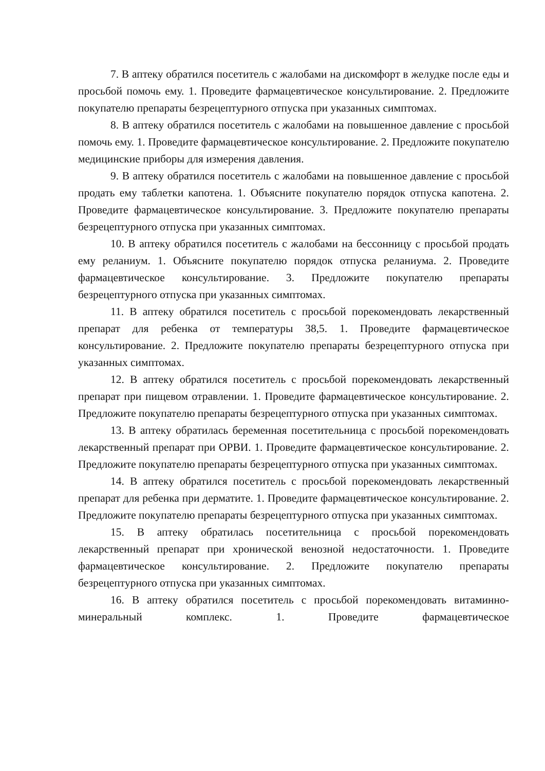7. В аптеку обратился посетитель с жалобами на дискомфорт в желудке после еды и просьбой помочь ему. 1. Проведите фармацевтическое консультирование. 2. Предложите покупателю препараты безрецептурного отпуска при указанных симптомах.
8. В аптеку обратился посетитель с жалобами на повышенное давление с просьбой помочь ему. 1. Проведите фармацевтическое консультирование. 2. Предложите покупателю медицинские приборы для измерения давления.
9. В аптеку обратился посетитель с жалобами на повышенное давление с просьбой продать ему таблетки капотена. 1. Объясните покупателю порядок отпуска капотена. 2. Проведите фармацевтическое консультирование. 3. Предложите покупателю препараты безрецептурного отпуска при указанных симптомах.
10. В аптеку обратился посетитель с жалобами на бессонницу с просьбой продать ему реланиум. 1. Объясните покупателю порядок отпуска реланиума. 2. Проведите фармацевтическое консультирование. 3. Предложите покупателю препараты безрецептурного отпуска при указанных симптомах.
11. В аптеку обратился посетитель с просьбой порекомендовать лекарственный препарат для ребенка от температуры 38,5. 1. Проведите фармацевтическое консультирование. 2. Предложите покупателю препараты безрецептурного отпуска при указанных симптомах.
12. В аптеку обратился посетитель с просьбой порекомендовать лекарственный препарат при пищевом отравлении. 1. Проведите фармацевтическое консультирование. 2. Предложите покупателю препараты безрецептурного отпуска при указанных симптомах.
13. В аптеку обратилась беременная посетительница с просьбой порекомендовать лекарственный препарат при ОРВИ. 1. Проведите фармацевтическое консультирование. 2. Предложите покупателю препараты безрецептурного отпуска при указанных симптомах.
14. В аптеку обратился посетитель с просьбой порекомендовать лекарственный препарат для ребенка при дерматите. 1. Проведите фармацевтическое консультирование. 2. Предложите покупателю препараты безрецептурного отпуска при указанных симптомах.
15. В аптеку обратилась посетительница с просьбой порекомендовать лекарственный препарат при хронической венозной недостаточности. 1. Проведите фармацевтическое консультирование. 2. Предложите покупателю препараты безрецептурного отпуска при указанных симптомах.
16. В аптеку обратился посетитель с просьбой порекомендовать витаминно-минеральный комплекс. 1. Проведите фармацевтическое